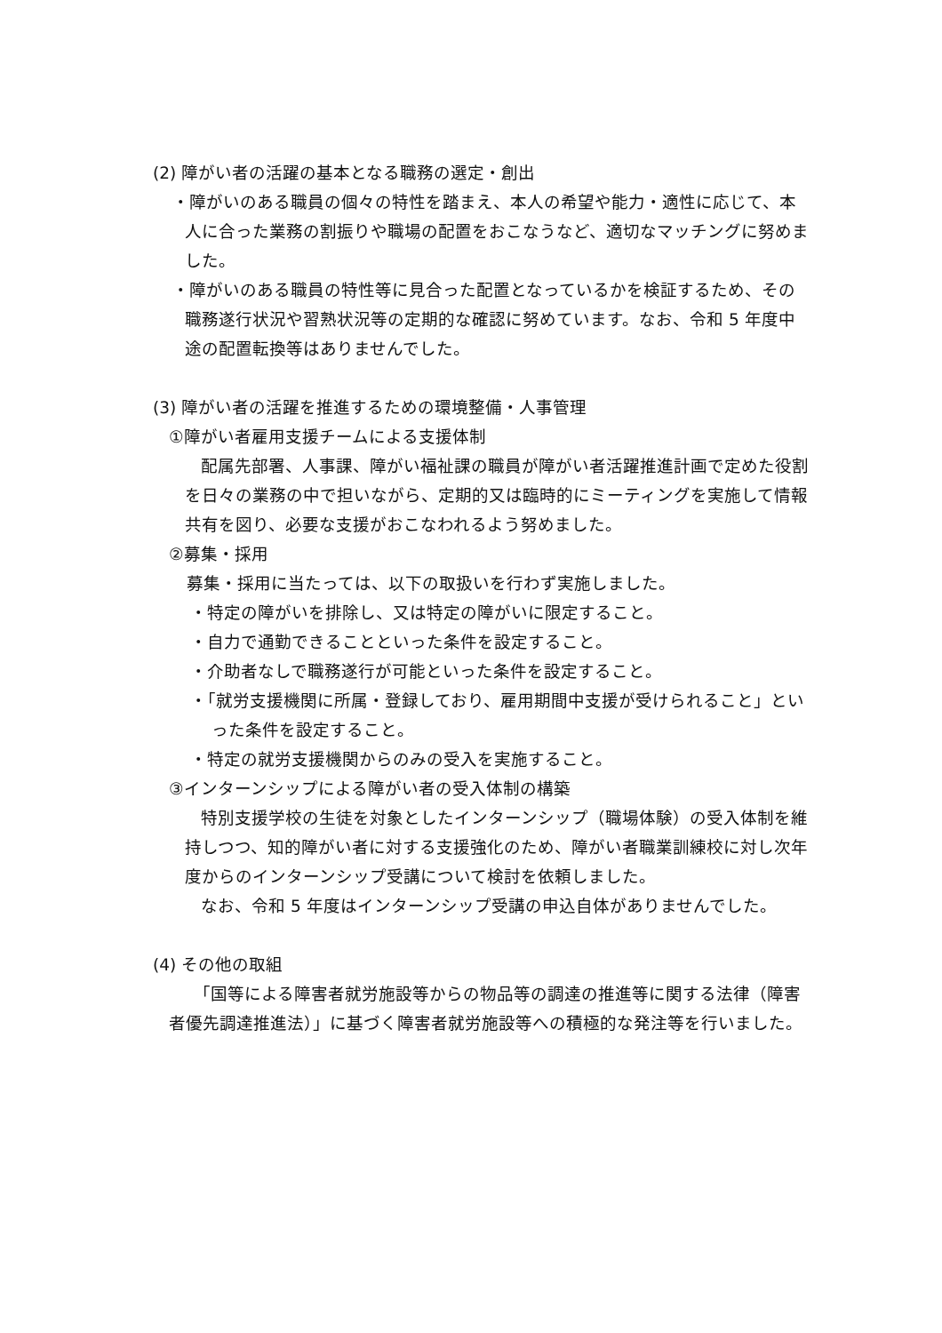(2) 障がい者の活躍の基本となる職務の選定・創出
・障がいのある職員の個々の特性を踏まえ、本人の希望や能力・適性に応じて、本人に合った業務の割振りや職場の配置をおこなうなど、適切なマッチングに努めました。
・障がいのある職員の特性等に見合った配置となっているかを検証するため、その職務遂行状況や習熟状況等の定期的な確認に努めています。なお、令和 5 年度中途の配置転換等はありませんでした。
(3) 障がい者の活躍を推進するための環境整備・人事管理
①障がい者雇用支援チームによる支援体制
配属先部署、人事課、障がい福祉課の職員が障がい者活躍推進計画で定めた役割を日々の業務の中で担いながら、定期的又は臨時的にミーティングを実施して情報共有を図り、必要な支援がおこなわれるよう努めました。
②募集・採用
募集・採用に当たっては、以下の取扱いを行わず実施しました。
・特定の障がいを排除し、又は特定の障がいに限定すること。
・自力で通勤できることといった条件を設定すること。
・介助者なしで職務遂行が可能といった条件を設定すること。
・「就労支援機関に所属・登録しており、雇用期間中支援が受けられること」といった条件を設定すること。
・特定の就労支援機関からのみの受入を実施すること。
③インターンシップによる障がい者の受入体制の構築
特別支援学校の生徒を対象としたインターンシップ（職場体験）の受入体制を維持しつつ、知的障がい者に対する支援強化のため、障がい者職業訓練校に対し次年度からのインターンシップ受講について検討を依頼しました。
なお、令和 5 年度はインターンシップ受講の申込自体がありませんでした。
(4) その他の取組
「国等による障害者就労施設等からの物品等の調達の推進等に関する法律（障害者優先調達推進法）」に基づく障害者就労施設等への積極的な発注等を行いました。